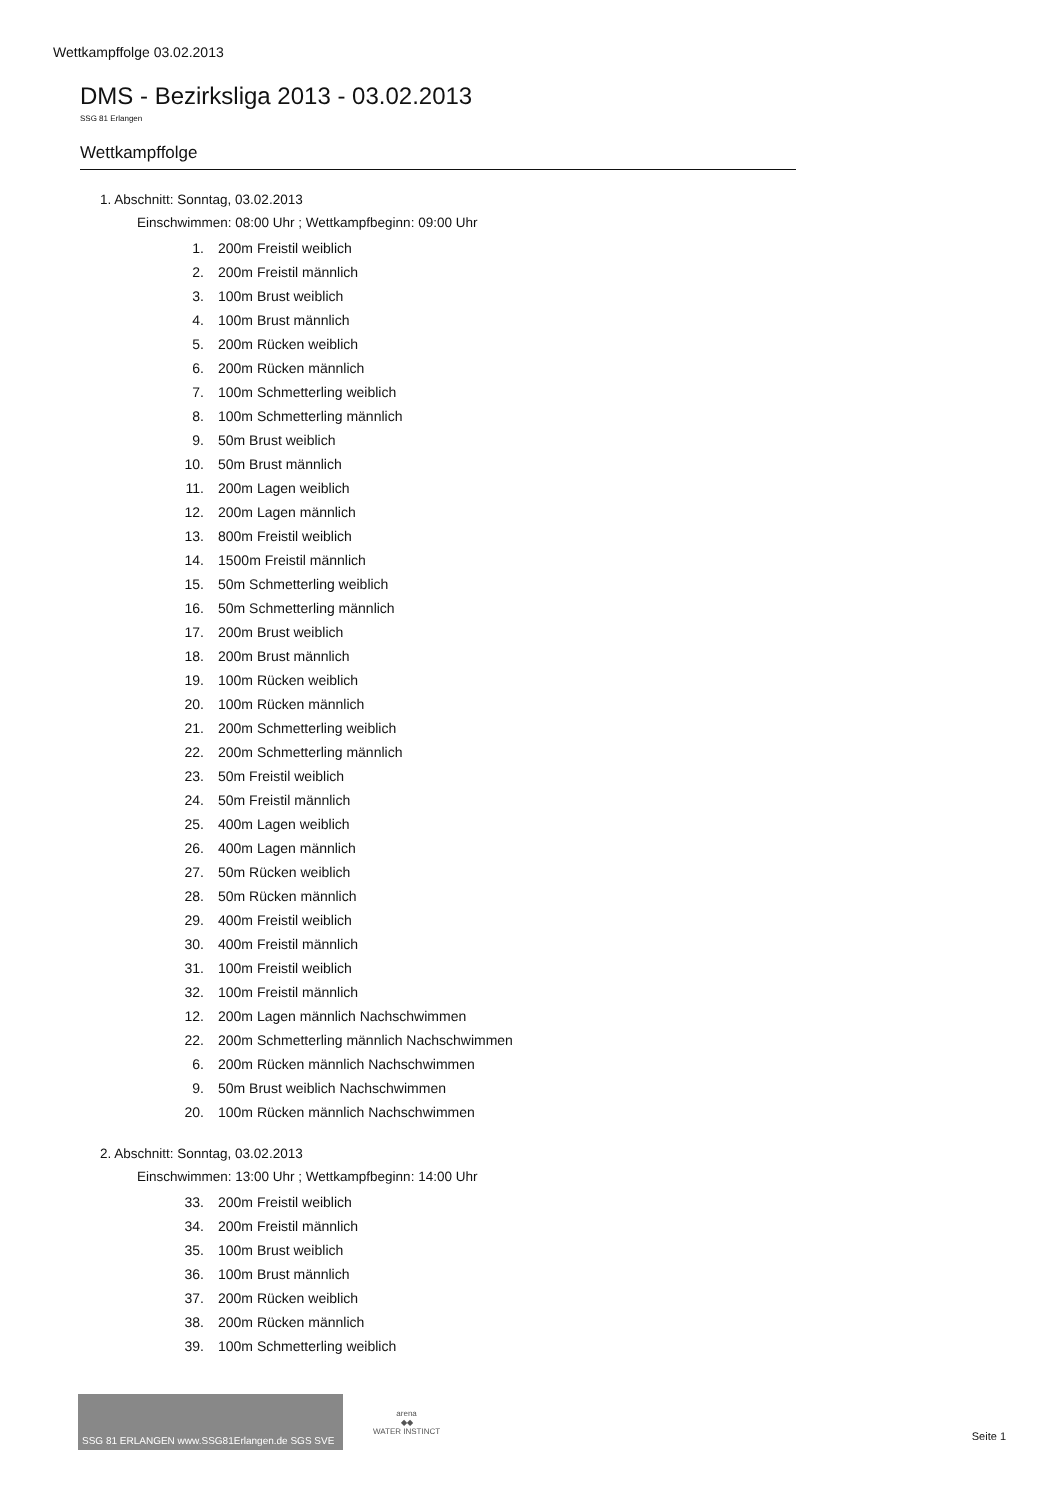Wettkampffolge 03.02.2013
DMS - Bezirksliga 2013 - 03.02.2013
SSG 81 Erlangen
Wettkampffolge
1. Abschnitt: Sonntag, 03.02.2013
Einschwimmen: 08:00 Uhr ; Wettkampfbeginn: 09:00 Uhr
1. 200m Freistil weiblich
2. 200m Freistil männlich
3. 100m Brust weiblich
4. 100m Brust männlich
5. 200m Rücken weiblich
6. 200m Rücken männlich
7. 100m Schmetterling weiblich
8. 100m Schmetterling männlich
9. 50m Brust weiblich
10. 50m Brust männlich
11. 200m Lagen weiblich
12. 200m Lagen männlich
13. 800m Freistil weiblich
14. 1500m Freistil männlich
15. 50m Schmetterling weiblich
16. 50m Schmetterling männlich
17. 200m Brust weiblich
18. 200m Brust männlich
19. 100m Rücken weiblich
20. 100m Rücken männlich
21. 200m Schmetterling weiblich
22. 200m Schmetterling männlich
23. 50m Freistil weiblich
24. 50m Freistil männlich
25. 400m Lagen weiblich
26. 400m Lagen männlich
27. 50m Rücken weiblich
28. 50m Rücken männlich
29. 400m Freistil weiblich
30. 400m Freistil männlich
31. 100m Freistil weiblich
32. 100m Freistil männlich
12. 200m Lagen männlich Nachschwimmen
22. 200m Schmetterling männlich Nachschwimmen
6. 200m Rücken männlich Nachschwimmen
9. 50m Brust weiblich Nachschwimmen
20. 100m Rücken männlich Nachschwimmen
2. Abschnitt: Sonntag, 03.02.2013
Einschwimmen: 13:00 Uhr ; Wettkampfbeginn: 14:00 Uhr
33. 200m Freistil weiblich
34. 200m Freistil männlich
35. 100m Brust weiblich
36. 100m Brust männlich
37. 200m Rücken weiblich
38. 200m Rücken männlich
39. 100m Schmetterling weiblich
SSG 81 ERLANGEN www.SSG81Erlangen.de SGS SVE
arena
◆◆
WATER INSTINCT
Seite 1